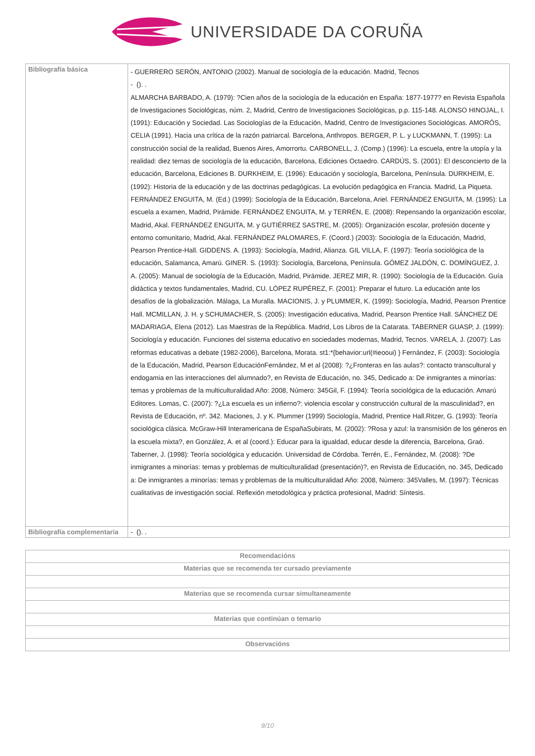UNIVERSIDADE DA CORUÑA
| Bibliografía básica | - GUERRERO SERÓN, ANTONIO (2002). Manual de sociología de la educación. Madrid, Tecnos - (). . ALMARCHA BARBADO, A. (1979): ?Cien años de la sociología de la educación en España: 1877-1977? en Revista Española de Investigaciones Sociológicas, núm. 2, Madrid, Centro de Investigaciones Sociológicas, p.p. 115-148. ALONSO HINOJAL, I. (1991): Educación y Sociedad. Las Sociologías de la Educación, Madrid, Centro de Investigaciones Sociológicas. AMORÓS, CELIA (1991). Hacia una crítica de la razón patriarcal. Barcelona, Anthropos. BERGER, P. L. y LUCKMANN, T. (1995): La construcción social de la realidad, Buenos Aires, Amorrortu. CARBONELL, J. (Comp.) (1996): La escuela, entre la utopía y la realidad: diez temas de sociología de la educación, Barcelona, Ediciones Octaedro. CARDÚS, S. (2001): El desconcierto de la educación, Barcelona, Ediciones B. DURKHEIM, E. (1996): Educación y sociología, Barcelona, Península. DURKHEIM, E. (1992): Historia de la educación y de las doctrinas pedagógicas. La evolución pedagógica en Francia. Madrid, La Piqueta. FERNÁNDEZ ENGUITA, M. (Ed.) (1999): Sociología de la Educación, Barcelona, Ariel. FERNÁNDEZ ENGUITA, M. (1995): La escuela a examen, Madrid, Pirámide. FERNÁNDEZ ENGUITA, M. y TERRÉN, E. (2008): Repensando la organización escolar, Madrid, Akal. FERNÁNDEZ ENGUITA, M. y GUTIÉRREZ SASTRE, M. (2005): Organización escolar, profesión docente y entorno comunitario, Madrid, Akal. FERNÁNDEZ PALOMARES, F. (Coord.) (2003): Sociología de la Educación, Madrid, Pearson Prentice-Hall. GIDDENS. A. (1993): Sociología, Madrid, Alianza. GIL VILLA, F. (1997): Teoría sociológica de la educación, Salamanca, Amarú. GINER. S. (1993): Sociología, Barcelona, Península. GÓMEZ JALDÓN, C. DOMÍNGUEZ, J. A. (2005): Manual de sociología de la Educación, Madrid, Pirámide. JEREZ MIR, R. (1990): Sociología de la Educación. Guía didáctica y textos fundamentales, Madrid, CU. LÓPEZ RUPÉREZ, F. (2001): Preparar el futuro. La educación ante los desafíos de la globalización. Málaga, La Muralla. MACIONIS, J. y PLUMMER, K. (1999): Sociología, Madrid, Pearson Prentice Hall. MCMILLAN, J. H. y SCHUMACHER, S. (2005): Investigación educativa, Madrid, Pearson Prentice Hall. SÁNCHEZ DE MADARIAGA, Elena (2012). Las Maestras de la República. Madrid, Los Libros de la Catarata. TABERNER GUASP, J. (1999): Sociología y educación. Funciones del sistema educativo en sociedades modernas, Madrid, Tecnos. VARELA, J. (2007): Las reformas educativas a debate (1982-2006), Barcelona, Morata. st1:*{behavior:url(#ieooui) } Fernández, F. (2003): Sociología de la Educación, Madrid, Pearson EducaciónFernández, M et al (2008): ?¿Fronteras en las aulas?: contacto transcultural y endogamia en las interacciones del alumnado?, en Revista de Educación, no. 345, Dedicado a: De inmigrantes a minorías: temas y problemas de la multiculturalidad Año: 2008, Número: 345Gil, F. (1994): Teoría sociológica de la educación. Amarú Editores. Lomas, C. (2007): ?¿La escuela es un infierno?: violencia escolar y construcción cultural de la masculinidad?, en Revista de Educación, nº. 342. Maciones, J. y K. Plummer (1999) Sociología, Madrid, Prentice Hall.Ritzer, G. (1993): Teoría sociológica clásica. McGraw-Hill Interamericana de EspañaSubirats, M. (2002): ?Rosa y azul: la transmisión de los géneros en la escuela mixta?, en González, A. et al (coord.): Educar para la igualdad, educar desde la diferencia, Barcelona, Graó. Taberner, J. (1998): Teoría sociológica y educación. Universidad de Córdoba. Terrén, E., Fernández, M. (2008): ?De inmigrantes a minorías: temas y problemas de multiculturalidad (presentación)?, en Revista de Educación, no. 345, Dedicado a: De inmigrantes a minorías: temas y problemas de la multiculturalidad Año: 2008, Número: 345Valles, M. (1997): Técnicas cualitativas de investigación social. Reflexión metodológica y práctica profesional, Madrid: Síntesis. |
| Bibliografía complementaria | - (). . |
| Recomendacións |
| --- |
| Materias que se recomenda ter cursado previamente |
| Materias que se recomenda cursar simultaneamente |
| Materias que continúan o temario |
| Observacións |
9/10